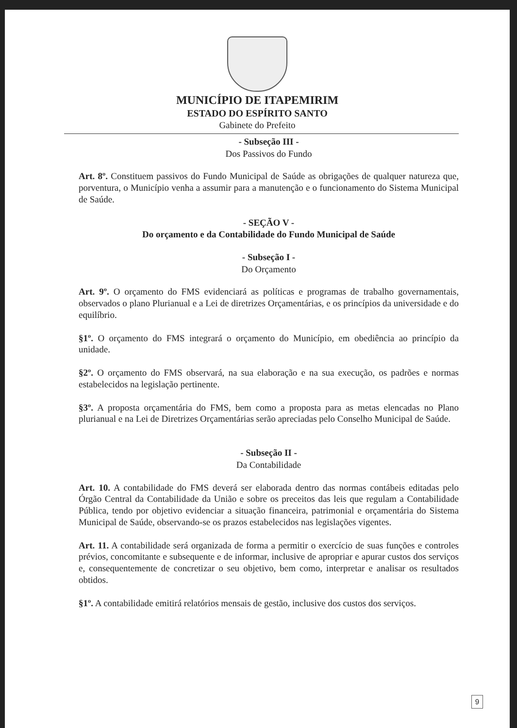MUNICÍPIO DE ITAPEMIRIM
ESTADO DO ESPÍRITO SANTO
Gabinete do Prefeito
- Subseção III -
Dos Passivos do Fundo
Art. 8º. Constituem passivos do Fundo Municipal de Saúde as obrigações de qualquer natureza que, porventura, o Município venha a assumir para a manutenção e o funcionamento do Sistema Municipal de Saúde.
- SEÇÃO V -
Do orçamento e da Contabilidade do Fundo Municipal de Saúde
- Subseção I -
Do Orçamento
Art. 9º. O orçamento do FMS evidenciará as políticas e programas de trabalho governamentais, observados o plano Plurianual e a Lei de diretrizes Orçamentárias, e os princípios da universidade e do equilíbrio.
§1º. O orçamento do FMS integrará o orçamento do Município, em obediência ao princípio da unidade.
§2º. O orçamento do FMS observará, na sua elaboração e na sua execução, os padrões e normas estabelecidos na legislação pertinente.
§3º. A proposta orçamentária do FMS, bem como a proposta para as metas elencadas no Plano plurianual e na Lei de Diretrizes Orçamentárias serão apreciadas pelo Conselho Municipal de Saúde.
- Subseção II -
Da Contabilidade
Art. 10. A contabilidade do FMS deverá ser elaborada dentro das normas contábeis editadas pelo Órgão Central da Contabilidade da União e sobre os preceitos das leis que regulam a Contabilidade Pública, tendo por objetivo evidenciar a situação financeira, patrimonial e orçamentária do Sistema Municipal de Saúde, observando-se os prazos estabelecidos nas legislações vigentes.
Art. 11. A contabilidade será organizada de forma a permitir o exercício de suas funções e controles prévios, concomitante e subsequente e de informar, inclusive de apropriar e apurar custos dos serviços e, consequentemente de concretizar o seu objetivo, bem como, interpretar e analisar os resultados obtidos.
§1º. A contabilidade emitirá relatórios mensais de gestão, inclusive dos custos dos serviços.
9